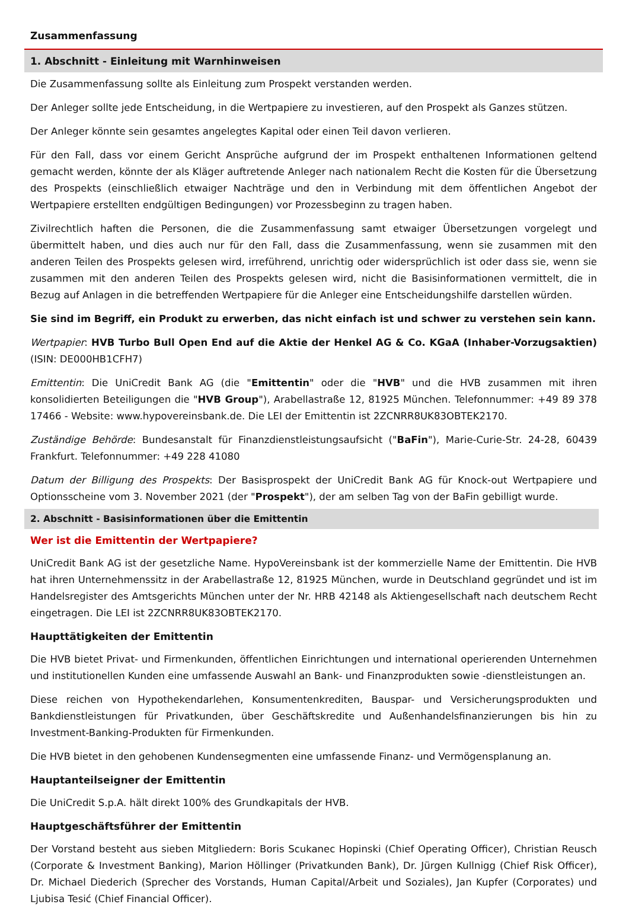Zusammenfassung
1. Abschnitt - Einleitung mit Warnhinweisen
Die Zusammenfassung sollte als Einleitung zum Prospekt verstanden werden.
Der Anleger sollte jede Entscheidung, in die Wertpapiere zu investieren, auf den Prospekt als Ganzes stützen.
Der Anleger könnte sein gesamtes angelegtes Kapital oder einen Teil davon verlieren.
Für den Fall, dass vor einem Gericht Ansprüche aufgrund der im Prospekt enthaltenen Informationen geltend gemacht werden, könnte der als Kläger auftretende Anleger nach nationalem Recht die Kosten für die Übersetzung des Prospekts (einschließlich etwaiger Nachträge und den in Verbindung mit dem öffentlichen Angebot der Wertpapiere erstellten endgültigen Bedingungen) vor Prozessbeginn zu tragen haben.
Zivilrechtlich haften die Personen, die die Zusammenfassung samt etwaiger Übersetzungen vorgelegt und übermittelt haben, und dies auch nur für den Fall, dass die Zusammenfassung, wenn sie zusammen mit den anderen Teilen des Prospekts gelesen wird, irreführend, unrichtig oder widersprüchlich ist oder dass sie, wenn sie zusammen mit den anderen Teilen des Prospekts gelesen wird, nicht die Basisinformationen vermittelt, die in Bezug auf Anlagen in die betreffenden Wertpapiere für die Anleger eine Entscheidungshilfe darstellen würden.
Sie sind im Begriff, ein Produkt zu erwerben, das nicht einfach ist und schwer zu verstehen sein kann.
Wertpapier: HVB Turbo Bull Open End auf die Aktie der Henkel AG & Co. KGaA (Inhaber-Vorzugsaktien) (ISIN: DE000HB1CFH7)
Emittentin: Die UniCredit Bank AG (die "Emittentin" oder die "HVB" und die HVB zusammen mit ihren konsolidierten Beteiligungen die "HVB Group"), Arabellastraße 12, 81925 München. Telefonnummer: +49 89 378 17466 - Website: www.hypovereinsbank.de. Die LEI der Emittentin ist 2ZCNRR8UK83OBTEK2170.
Zuständige Behörde: Bundesanstalt für Finanzdienstleistungsaufsicht ("BaFin"), Marie-Curie-Str. 24-28, 60439 Frankfurt. Telefonnummer: +49 228 41080
Datum der Billigung des Prospekts: Der Basisprospekt der UniCredit Bank AG für Knock-out Wertpapiere und Optionsscheine vom 3. November 2021 (der "Prospekt"), der am selben Tag von der BaFin gebilligt wurde.
2. Abschnitt - Basisinformationen über die Emittentin
Wer ist die Emittentin der Wertpapiere?
UniCredit Bank AG ist der gesetzliche Name. HypoVereinsbank ist der kommerzielle Name der Emittentin. Die HVB hat ihren Unternehmenssitz in der Arabellastraße 12, 81925 München, wurde in Deutschland gegründet und ist im Handelsregister des Amtsgerichts München unter der Nr. HRB 42148 als Aktiengesellschaft nach deutschem Recht eingetragen. Die LEI ist 2ZCNRR8UK83OBTEK2170.
Haupttätigkeiten der Emittentin
Die HVB bietet Privat- und Firmenkunden, öffentlichen Einrichtungen und international operierenden Unternehmen und institutionellen Kunden eine umfassende Auswahl an Bank- und Finanzprodukten sowie -dienstleistungen an.
Diese reichen von Hypothekendarlehen, Konsumentenkrediten, Bauspar- und Versicherungsprodukten und Bankdienstleistungen für Privatkunden, über Geschäftskredite und Außenhandelsfinanzierungen bis hin zu Investment-Banking-Produkten für Firmenkunden.
Die HVB bietet in den gehobenen Kundensegmenten eine umfassende Finanz- und Vermögensplanung an.
Hauptanteilseigner der Emittentin
Die UniCredit S.p.A. hält direkt 100% des Grundkapitals der HVB.
Hauptgeschäftsführer der Emittentin
Der Vorstand besteht aus sieben Mitgliedern: Boris Scukanec Hopinski (Chief Operating Officer), Christian Reusch (Corporate & Investment Banking), Marion Höllinger (Privatkunden Bank), Dr. Jürgen Kullnigg (Chief Risk Officer), Dr. Michael Diederich (Sprecher des Vorstands, Human Capital/Arbeit und Soziales), Jan Kupfer (Corporates) und Ljubisa Tesić (Chief Financial Officer).